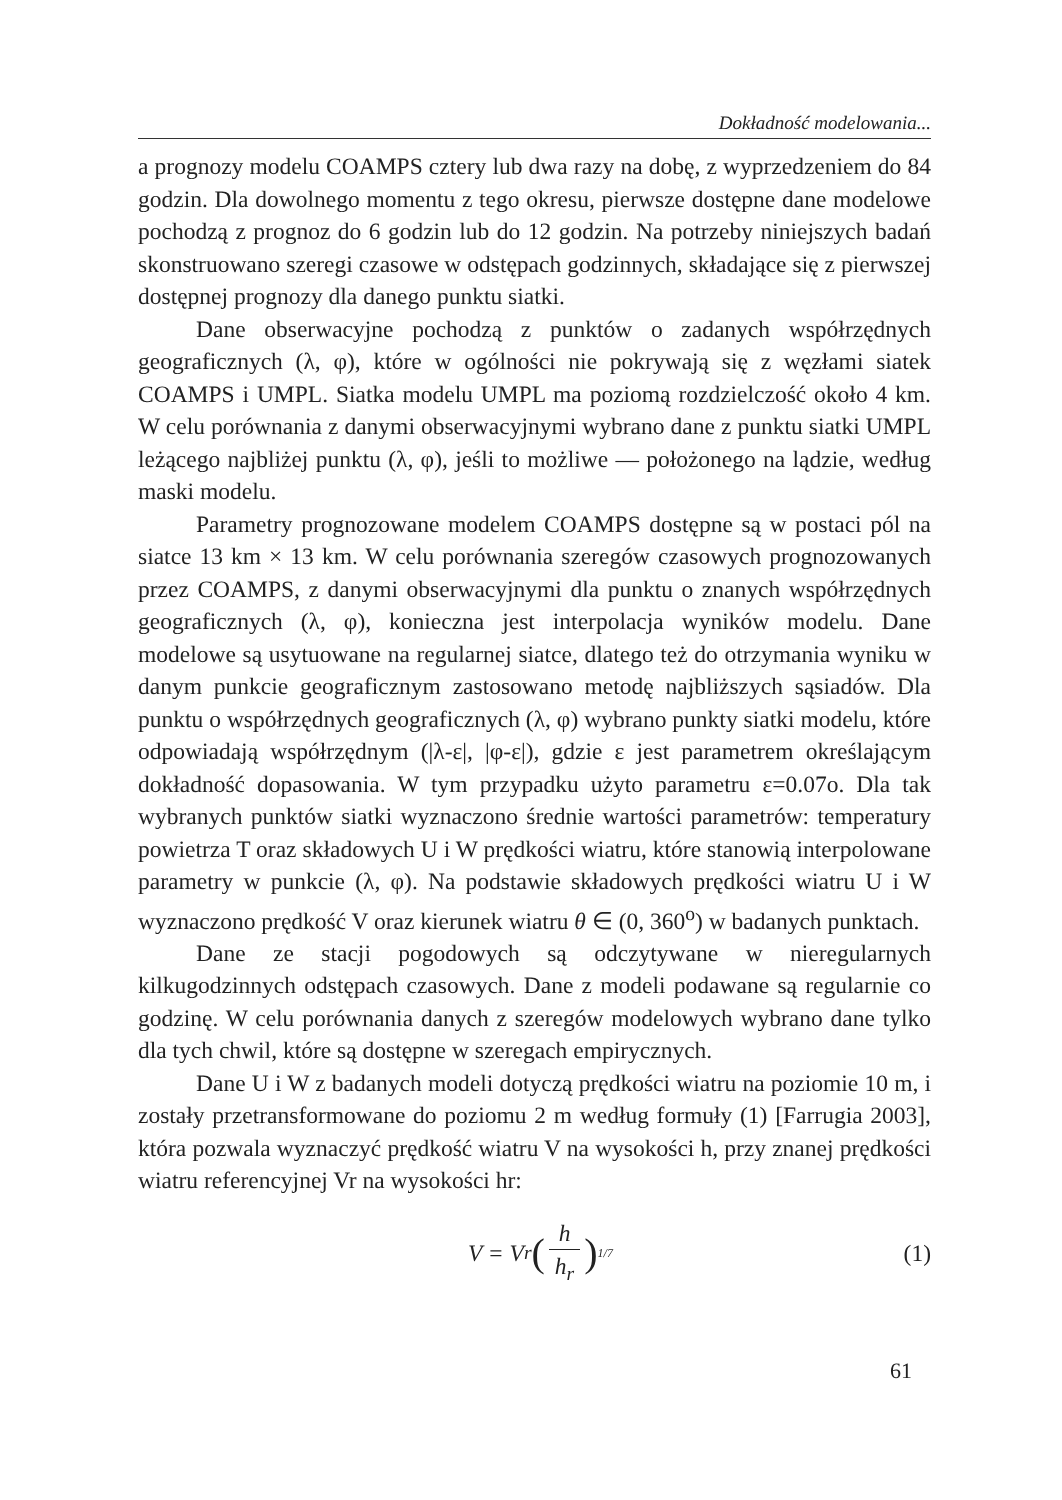Dokładność modelowania...
a prognozy modelu COAMPS cztery lub dwa razy na dobę, z wyprzedzeniem do 84 godzin. Dla dowolnego momentu z tego okresu, pierwsze dostępne dane modelowe pochodzą z prognoz do 6 godzin lub do 12 godzin. Na potrzeby niniejszych badań skonstruowano szeregi czasowe w odstępach godzinnych, składające się z pierwszej dostępnej prognozy dla danego punktu siatki.
Dane obserwacyjne pochodzą z punktów o zadanych współrzędnych geograficznych (λ, φ), które w ogólności nie pokrywają się z węzłami siatek COAMPS i UMPL. Siatka modelu UMPL ma poziomą rozdzielczość około 4 km. W celu porównania z danymi obserwacyjnymi wybrano dane z punktu siatki UMPL leżącego najbliżej punktu (λ, φ), jeśli to możliwe — położonego na lądzie, według maski modelu.
Parametry prognozowane modelem COAMPS dostępne są w postaci pól na siatce 13 km × 13 km. W celu porównania szeregów czasowych prognozowanych przez COAMPS, z danymi obserwacyjnymi dla punktu o znanych współrzędnych geograficznych (λ, φ), konieczna jest interpolacja wyników modelu. Dane modelowe są usytuowane na regularnej siatce, dlatego też do otrzymania wyniku w danym punkcie geograficznym zastosowano metodę najbliższych sąsiadów. Dla punktu o współrzędnych geograficznych (λ, φ) wybrano punkty siatki modelu, które odpowiadają współrzędnym (|λ-ε|, |φ-ε|), gdzie ε jest parametrem określającym dokładność dopasowania. W tym przypadku użyto parametru ε=0.07o. Dla tak wybranych punktów siatki wyznaczono średnie wartości parametrów: temperatury powietrza T oraz składowych U i W prędkości wiatru, które stanowią interpolowane parametry w punkcie (λ, φ). Na podstawie składowych prędkości wiatru U i W wyznaczono prędkość V oraz kierunek wiatru θ ∈ (0, 360<sup>o</sup>) w badanych punktach.
Dane ze stacji pogodowych są odczytywane w nieregularnych kilkugodzinnych odstępach czasowych. Dane z modeli podawane są regularnie co godzinę. W celu porównania danych z szeregów modelowych wybrano dane tylko dla tych chwil, które są dostępne w szeregach empirycznych.
Dane U i W z badanych modeli dotyczą prędkości wiatru na poziomie 10 m, i zostały przetransformowane do poziomu 2 m według formuły (1) [Farrugia 2003], która pozwala wyznaczyć prędkość wiatru V na wysokości h, przy znanej prędkości wiatru referencyjnej Vr na wysokości hr:
V = V<sub>r</sub> (h h<sub>r</sub>)<sup>1/7</sup>
(1)
61